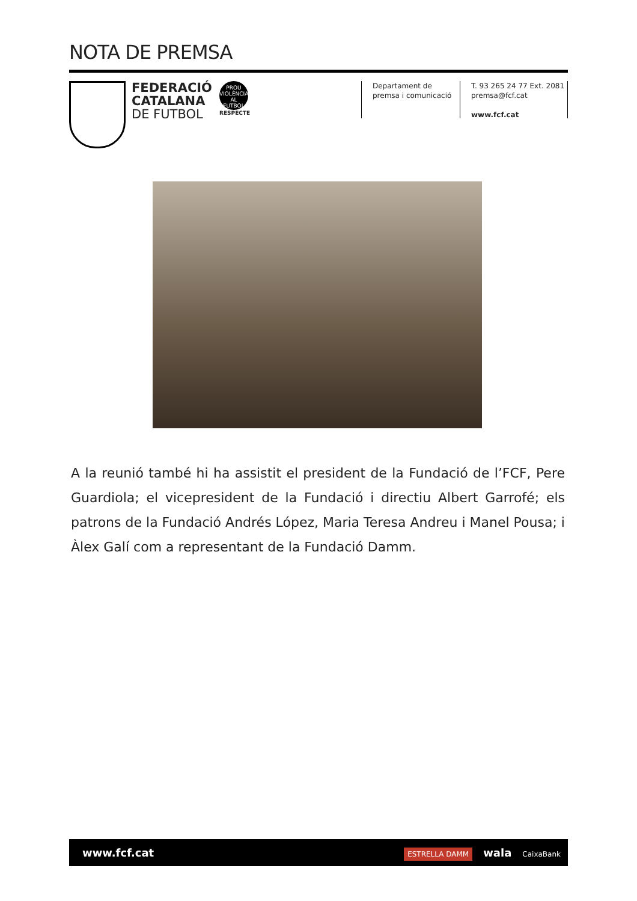NOTA DE PREMSA
FEDERACIÓ
CATALANA
DE FUTBOL
PROU VIOLÈNCIA AL FUTBOL
RESPECTE
Departament de
premsa i comunicació
T. 93 265 24 77 Ext. 2081
premsa@fcf.cat
www.fcf.cat
A la reunió també hi ha assistit el president de la Fundació de l’FCF, Pere Guardiola; el vicepresident de la Fundació i directiu Albert Garrofé; els patrons de la Fundació Andrés López, Maria Teresa Andreu i Manel Pousa; i Àlex Galí com a representant de la Fundació Damm.
www.fcf.cat
ESTRELLA DAMM wala CaixaBank